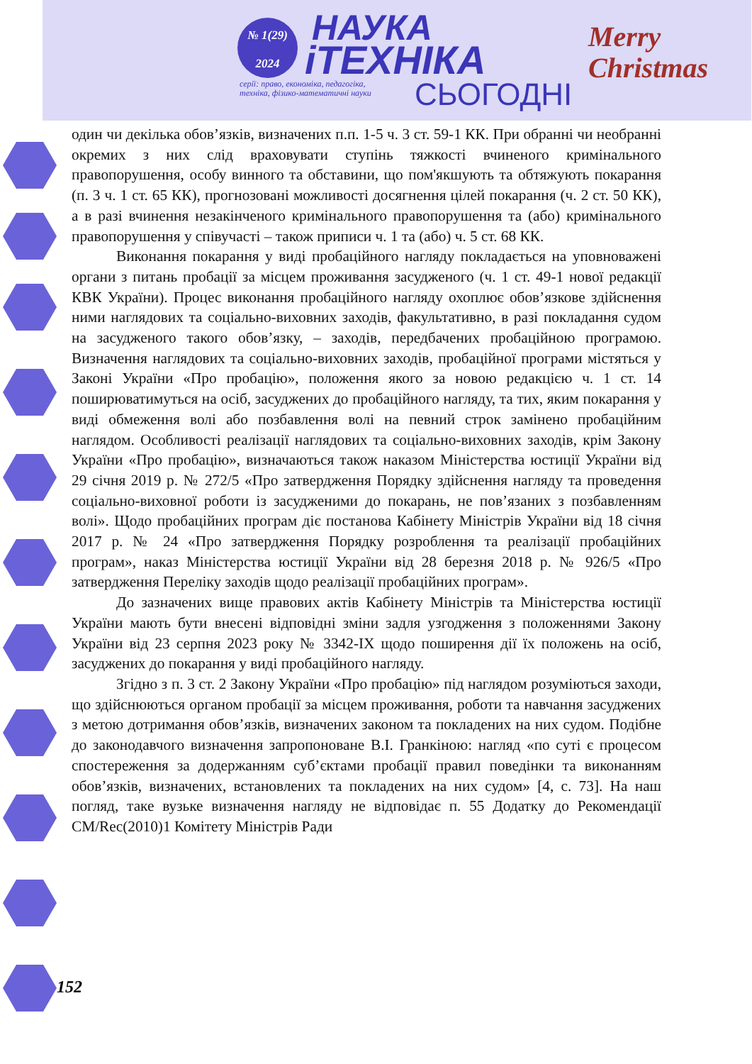№ 1(29)
2024
НАУКА
іТЕХНІКА
серії: право, економіка, педагогіка,
техніка, фізико-математичні науки
СЬОГОДНІ
Merry
Christmas
один чи декілька обов’язків, визначених п.п. 1-5 ч. 3 ст. 59-1 КК. При обранні чи необранні окремих з них слід враховувати ступінь тяжкості вчиненого кримінального правопорушення, особу винного та обставини, що пом'якшують та обтяжують покарання (п. 3 ч. 1 ст. 65 КК), прогнозовані можливості досягнення цілей покарання (ч. 2 ст. 50 КК), а в разі вчинення незакінченого кримінального правопорушення та (або) кримінального правопорушення у співучасті – також приписи ч. 1 та (або) ч. 5 ст. 68 КК.
Виконання покарання у виді пробаційного нагляду покладається на уповноважені органи з питань пробації за місцем проживання засудженого (ч. 1 ст. 49-1 нової редакції КВК України). Процес виконання пробаційного нагляду охоплює обов’язкове здійснення ними наглядових та соціально-виховних заходів, факультативно, в разі покладання судом на засудженого такого обов’язку, – заходів, передбачених пробаційною програмою. Визначення наглядових та соціально-виховних заходів, пробаційної програми містяться у Законі України «Про пробацію», положення якого за новою редакцією ч. 1 ст. 14 поширюватимуться на осіб, засуджених до пробаційного нагляду, та тих, яким покарання у виді обмеження волі або позбавлення волі на певний строк замінено пробаційним наглядом. Особливості реалізації наглядових та соціально-виховних заходів, крім Закону України «Про пробацію», визначаються також наказом Міністерства юстиції України від 29 січня 2019 р. № 272/5 «Про затвердження Порядку здійснення нагляду та проведення соціально-виховної роботи із засудженими до покарань, не пов’язаних з позбавленням волі». Щодо пробаційних програм діє постанова Кабінету Міністрів України від 18 січня 2017 р. № 24 «Про затвердження Порядку розроблення та реалізації пробаційних програм», наказ Міністерства юстиції України від 28 березня 2018 р. № 926/5 «Про затвердження Переліку заходів щодо реалізації пробаційних програм».
До зазначених вище правових актів Кабінету Міністрів та Міністерства юстиції України мають бути внесені відповідні зміни задля узгодження з положеннями Закону України від 23 серпня 2023 року № 3342-IX щодо поширення дії їх положень на осіб, засуджених до покарання у виді пробаційного нагляду.
Згідно з п. 3 ст. 2 Закону України «Про пробацію» під наглядом розуміються заходи, що здійснюються органом пробації за місцем проживання, роботи та навчання засуджених з метою дотримання обов’язків, визначених законом та покладених на них судом. Подібне до законодавчого визначення запропоноване В.І. Гранкіною: нагляд «по суті є процесом спостереження за додержанням суб’єктами пробації правил поведінки та виконанням обов’язків, визначених, встановлених та покладених на них судом» [4, с. 73]. На наш погляд, таке вузьке визначення нагляду не відповідає п. 55 Додатку до Рекомендації CM/Rec(2010)1 Комітету Міністрів Ради
152